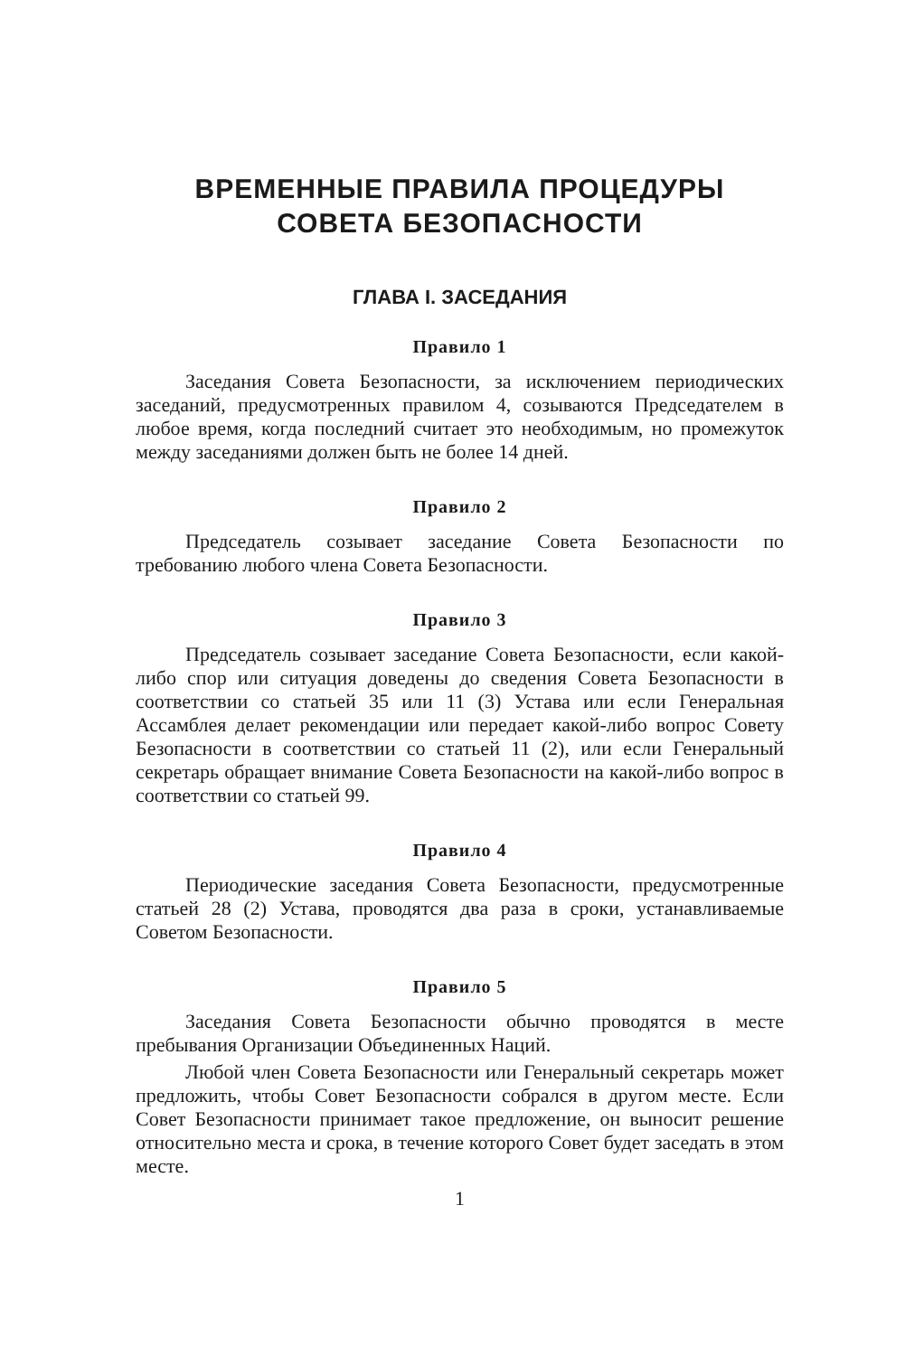ВРЕМЕННЫЕ ПРАВИЛА ПРОЦЕДУРЫ
СОВЕТА БЕЗОПАСНОСТИ
ГЛАВА I. ЗАСЕДАНИЯ
Правило 1
Заседания Совета Безопасности, за исключением периодических заседаний, предусмотренных правилом 4, созываются Председателем в любое время, когда последний считает это необходимым, но промежуток между заседаниями должен быть не более 14 дней.
Правило 2
Председатель созывает заседание Совета Безопасности по требованию любого члена Совета Безопасности.
Правило 3
Председатель созывает заседание Совета Безопасности, если какой-либо спор или ситуация доведены до сведения Совета Безопасности в соответствии со статьей 35 или 11 (3) Устава или если Генеральная Ассамблея делает рекомендации или передает какой-либо вопрос Совету Безопасности в соответствии со статьей 11 (2), или если Генеральный секретарь обращает внимание Совета Безопасности на какой-либо вопрос в соответствии со статьей 99.
Правило 4
Периодические заседания Совета Безопасности, предусмотренные статьей 28 (2) Устава, проводятся два раза в сроки, устанавливаемые Советом Безопасности.
Правило 5
Заседания Совета Безопасности обычно проводятся в месте пребывания Организации Объединенных Наций.
Любой член Совета Безопасности или Генеральный секретарь может предложить, чтобы Совет Безопасности собрался в другом месте. Если Совет Безопасности принимает такое предложение, он выносит решение относительно места и срока, в течение которого Совет будет заседать в этом месте.
1